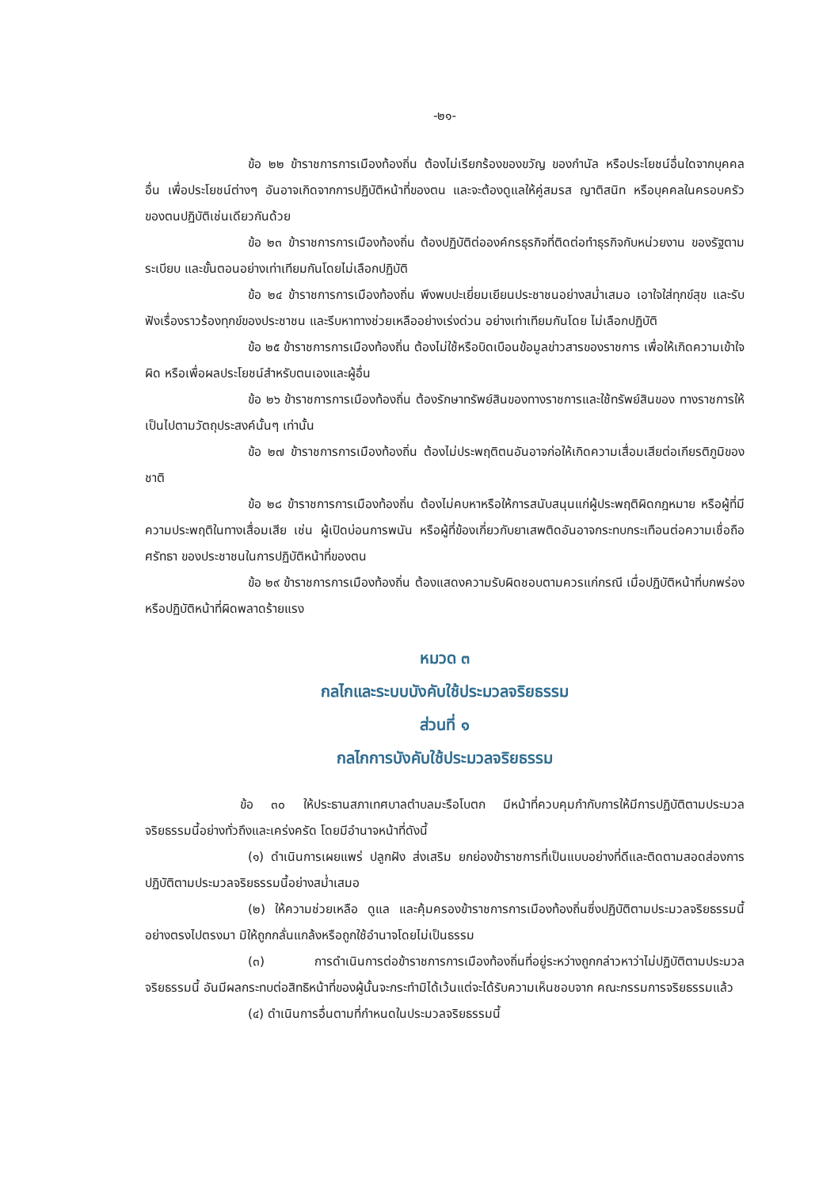-๒๑-
ข้อ ๒๒ ข้าราชการการเมืองท้องถิ่น ต้องไม่เรียกร้องของขวัญ ของกำนัล หรือประโยชน์อื่นใดจากบุคคลอื่น เพื่อประโยชน์ต่างๆ อันอาจเกิดจากการปฏิบัติหน้าที่ของตน และจะต้องดูแลให้คู่สมรส ญาติสนิท หรือบุคคลในครอบครัวของตนปฏิบัติเช่นเดียวกันด้วย
ข้อ ๒๓ ข้าราชการการเมืองท้องถิ่น ต้องปฏิบัติต่อองค์กรธุรกิจที่ติดต่อทำธุรกิจกับหน่วยงาน ของรัฐตามระเบียบ และขั้นตอนอย่างเท่าเทียมกันโดยไม่เลือกปฏิบัติ
ข้อ ๒๔ ข้าราชการการเมืองท้องถิ่น พึงพบปะเยี่ยมเยียนประชาชนอย่างสม่ำเสมอ เอาใจใส่ทุกข์สุข และรับฟังเรื่องราวร้องทุกข์ของประชาชน และรีบหาทางช่วยเหลืออย่างเร่งด่วน อย่างเท่าเทียมกันโดย ไม่เลือกปฏิบัติ
ข้อ ๒๕ ข้าราชการการเมืองท้องถิ่น ต้องไม่ใช้หรือบิดเบือนข้อมูลข่าวสารของราชการ เพื่อให้เกิดความเข้าใจผิด หรือเพื่อผลประโยชน์สำหรับตนเองและผู้อื่น
ข้อ ๒๖ ข้าราชการการเมืองท้องถิ่น ต้องรักษาทรัพย์สินของทางราชการและใช้ทรัพย์สินของ ทางราชการให้เป็นไปตามวัตถุประสงค์นั้นๆ เท่านั้น
ข้อ ๒๗ ข้าราชการการเมืองท้องถิ่น ต้องไม่ประพฤติตนอันอาจก่อให้เกิดความเสื่อมเสียต่อเกียรติภูมิของชาติ
ข้อ ๒๘ ข้าราชการการเมืองท้องถิ่น ต้องไม่คบหาหรือให้การสนับสนุนแก่ผู้ประพฤติผิดกฎหมาย หรือผู้ที่มีความประพฤติในทางเสื่อมเสีย เช่น ผู้เปิดบ่อนการพนัน หรือผู้ที่ข้องเกี่ยวกับยาเสพติดอันอาจกระทบกระเทือนต่อความเชื่อถือ ศรัทธา ของประชาชนในการปฏิบัติหน้าที่ของตน
ข้อ ๒๙ ข้าราชการการเมืองท้องถิ่น ต้องแสดงความรับผิดชอบตามควรแก่กรณี เมื่อปฏิบัติหน้าที่บกพร่อง หรือปฏิบัติหน้าที่ผิดพลาดร้ายแรง
หมวด ๓
กลไกและระบบบังคับใช้ประมวลจริยธรรม
ส่วนที่ ๑
กลไกการบังคับใช้ประมวลจริยธรรม
ข้อ ๓๐ ให้ประธานสภาเทศบาลตำบลมะรือโบตก มีหน้าที่ควบคุมกำกับการให้มีการปฏิบัติตามประมวลจริยธรรมนี้อย่างทั่วถึงและเคร่งครัด โดยมีอำนาจหน้าที่ดังนี้
(๑) ดำเนินการเผยแพร่ ปลูกฝัง ส่งเสริม ยกย่องข้าราชการที่เป็นแบบอย่างที่ดีและติดตามสอดส่องการปฏิบัติตามประมวลจริยธรรมนี้อย่างสม่ำเสมอ
(๒) ให้ความช่วยเหลือ ดูแล และคุ้มครองข้าราชการการเมืองท้องถิ่นซึ่งปฏิบัติตามประมวลจริยธรรมนี้อย่างตรงไปตรงมา มิให้ถูกกลั่นแกล้งหรือถูกใช้อำนาจโดยไม่เป็นธรรม
(๓) การดำเนินการต่อข้าราชการการเมืองท้องถิ่นที่อยู่ระหว่างถูกกล่าวหาว่าไม่ปฏิบัติตามประมวลจริยธรรมนี้ อันมีผลกระทบต่อสิทธิหน้าที่ของผู้นั้นจะกระทำมิได้เว้นแต่จะได้รับความเห็นชอบจาก คณะกรรมการจริยธรรมแล้ว
(๔) ดำเนินการอื่นตามที่กำหนดในประมวลจริยธรรมนี้